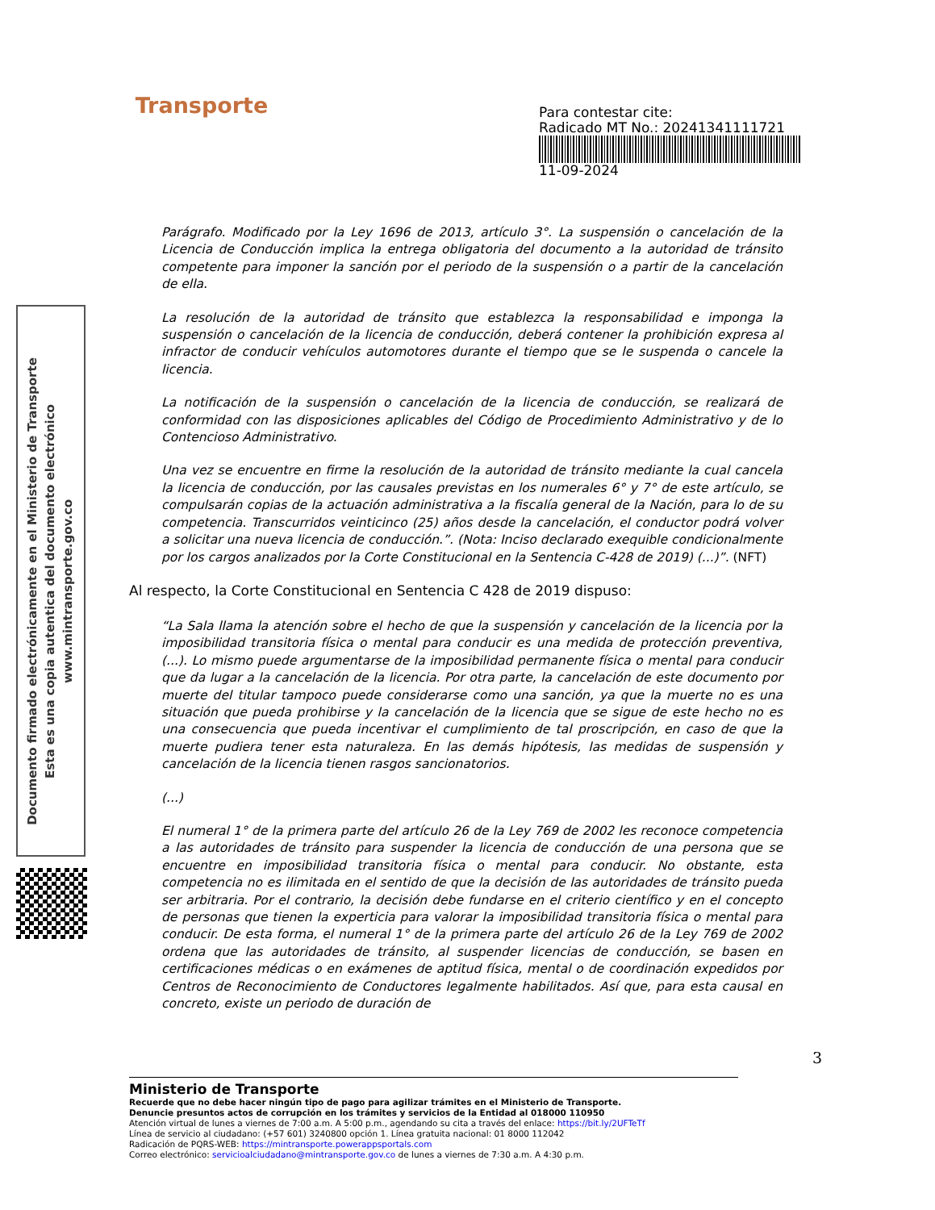Transporte
Para contestar cite:
Radicado MT No.: 20241341111721
11-09-2024
Documento firmado electrónicamente en el Ministerio de Transporte
Esta es una copia autentica del documento electrónico
www.mintransporte.gov.co
Parágrafo. Modificado por la Ley 1696 de 2013, artículo 3°. La suspensión o cancelación de la Licencia de Conducción implica la entrega obligatoria del documento a la autoridad de tránsito competente para imponer la sanción por el periodo de la suspensión o a partir de la cancelación de ella.
La resolución de la autoridad de tránsito que establezca la responsabilidad e imponga la suspensión o cancelación de la licencia de conducción, deberá contener la prohibición expresa al infractor de conducir vehículos automotores durante el tiempo que se le suspenda o cancele la licencia.
La notificación de la suspensión o cancelación de la licencia de conducción, se realizará de conformidad con las disposiciones aplicables del Código de Procedimiento Administrativo y de lo Contencioso Administrativo.
Una vez se encuentre en firme la resolución de la autoridad de tránsito mediante la cual cancela la licencia de conducción, por las causales previstas en los numerales 6° y 7° de este artículo, se compulsarán copias de la actuación administrativa a la fiscalía general de la Nación, para lo de su competencia. Transcurridos veinticinco (25) años desde la cancelación, el conductor podrá volver a solicitar una nueva licencia de conducción.”. (Nota: Inciso declarado exequible condicionalmente por los cargos analizados por la Corte Constitucional en la Sentencia C-428 de 2019) (...)”. (NFT)
Al respecto, la Corte Constitucional en Sentencia C 428 de 2019 dispuso:
“La Sala llama la atención sobre el hecho de que la suspensión y cancelación de la licencia por la imposibilidad transitoria física o mental para conducir es una medida de protección preventiva, (...). Lo mismo puede argumentarse de la imposibilidad permanente física o mental para conducir que da lugar a la cancelación de la licencia. Por otra parte, la cancelación de este documento por muerte del titular tampoco puede considerarse como una sanción, ya que la muerte no es una situación que pueda prohibirse y la cancelación de la licencia que se sigue de este hecho no es una consecuencia que pueda incentivar el cumplimiento de tal proscripción, en caso de que la muerte pudiera tener esta naturaleza. En las demás hipótesis, las medidas de suspensión y cancelación de la licencia tienen rasgos sancionatorios.
(...)
El numeral 1° de la primera parte del artículo 26 de la Ley 769 de 2002 les reconoce competencia a las autoridades de tránsito para suspender la licencia de conducción de una persona que se encuentre en imposibilidad transitoria física o mental para conducir. No obstante, esta competencia no es ilimitada en el sentido de que la decisión de las autoridades de tránsito pueda ser arbitraria. Por el contrario, la decisión debe fundarse en el criterio científico y en el concepto de personas que tienen la experticia para valorar la imposibilidad transitoria física o mental para conducir. De esta forma, el numeral 1° de la primera parte del artículo 26 de la Ley 769 de 2002 ordena que las autoridades de tránsito, al suspender licencias de conducción, se basen en certificaciones médicas o en exámenes de aptitud física, mental o de coordinación expedidos por Centros de Reconocimiento de Conductores legalmente habilitados. Así que, para esta causal en concreto, existe un periodo de duración de
3
Ministerio de Transporte
Recuerde que no debe hacer ningún tipo de pago para agilizar trámites en el Ministerio de Transporte.
Denuncie presuntos actos de corrupción en los trámites y servicios de la Entidad al 018000 110950
Atención virtual de lunes a viernes de 7:00 a.m. A 5:00 p.m., agendando su cita a través del enlace: https://bit.ly/2UFTeTf
Línea de servicio al ciudadano: (+57 601) 3240800 opción 1. Línea gratuita nacional: 01 8000 112042
Radicación de PQRS-WEB: https://mintransporte.powerappsportals.com
Correo electrónico: servicioalciudadano@mintransporte.gov.co de lunes a viernes de 7:30 a.m. A 4:30 p.m.